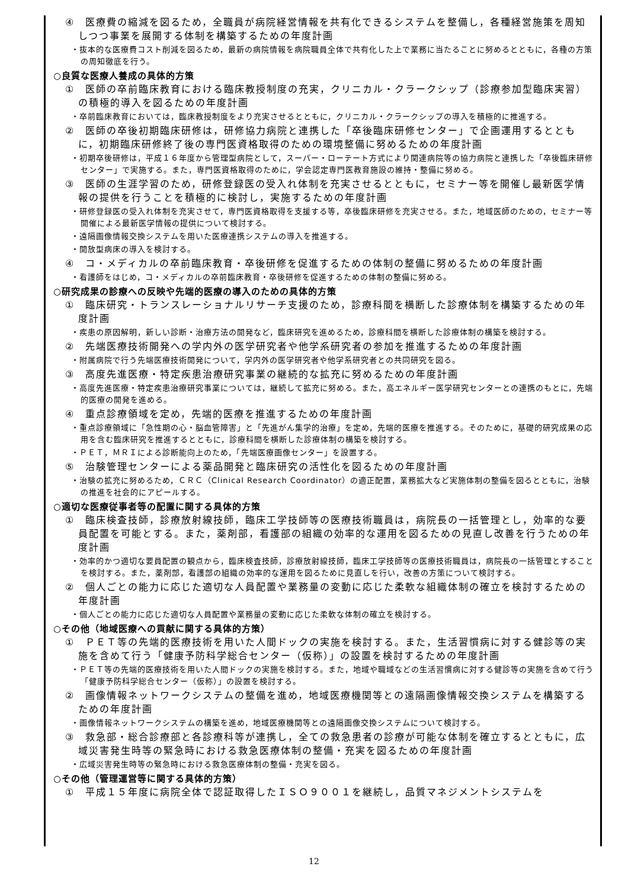④　医療費の縮減を図るため，全職員が病院経営情報を共有化できるシステムを整備し，各種経営施策を周知しつつ事業を展開する体制を構築するための年度計画
・抜本的な医療費コスト削減を図るため，最新の病院情報を病院職員全体で共有化した上で業務に当たることに努めるとともに，各種の方策の周知徹底を行う。
○良質な医療人養成の具体的方策
①　医師の卒前臨床教育における臨床教授制度の充実，クリニカル・クラークシップ（診療参加型臨床実習）の積極的導入を図るための年度計画
・卒前臨床教育においては，臨床教授制度をより充実させるとともに，クリニカル・クラークシップの導入を積極的に推進する。
②　医師の卒後初期臨床研修は，研修協力病院と連携した「卒後臨床研修センター」で企画運用するとともに，初期臨床研修終了後の専門医資格取得のための環境整備に努めるための年度計画
・初期卒後研修は，平成１６年度から管理型病院として，スーパー・ローテート方式により関連病院等の協力病院と連携した「卒後臨床研修センター」で実施する。また，専門医資格取得のために，学会認定専門医教育施設の維持・整備に努める。
③　医師の生涯学習のため，研修登録医の受入れ体制を充実させるとともに，セミナー等を開催し最新医学情報の提供を行うことを積極的に検討し，実施するための年度計画
・研修登録医の受入れ体制を充実させて，専門医資格取得を支援する等，卒後臨床研修を充実させる。また，地域医師のための，セミナー等開催による最新医学情報の提供について検討する。
・遠隔画像情報交換システムを用いた医療連携システムの導入を推進する。
・開放型病床の導入を検討する。
④　コ・メディカルの卒前臨床教育・卒後研修を促進するための体制の整備に努めるための年度計画
・看護師をはじめ，コ・メディカルの卒前臨床教育・卒後研修を促進するための体制の整備に努める。
○研究成果の診療への反映や先端的医療の導入のための具体的方策
①　臨床研究・トランスレーショナルリサーチ支援のため，診療科間を横断した診療体制を構築するための年度計画
・疾患の原因解明，新しい診断・治療方法の開発など，臨床研究を進めるため，診療科間を横断した診療体制の構築を検討する。
②　先端医療技術開発への学内外の医学研究者や他学系研究者の参加を推進するための年度計画
・附属病院で行う先端医療技術開発について，学内外の医学研究者や他学系研究者との共同研究を図る。
③　高度先進医療・特定疾患治療研究事業の継続的な拡充に努めるための年度計画
・高度先進医療・特定疾患治療研究事業については，継続して拡充に努める。また，高エネルギー医学研究センターとの連携のもとに，先端的医療の開発を進める。
④　重点診療領域を定め，先端的医療を推進するための年度計画
・重点診療領域に「急性期の心・脳血管障害」と「先進がん集学的治療」を定め，先端的医療を推進する。そのために，基礎的研究成果の応用を含む臨床研究を推進するとともに，診療科間を横断した診療体制の構築を検討する。
・ＰＥＴ，ＭＲＩによる診断能向上のため，「先端医療画像センター」を設置する。
⑤　治験管理センターによる薬品開発と臨床研究の活性化を図るための年度計画
・治験の拡充に努めるため，ＣＲＣ（Clinical Research Coordinator）の適正配置，業務拡大など実施体制の整備を図るとともに，治験の推進を社会的にアピールする。
○適切な医療従事者等の配置に関する具体的方策
①　臨床検査技師，診療放射線技師，臨床工学技師等の医療技術職員は，病院長の一括管理とし，効率的な要員配置を可能とする。また，薬剤部，看護部の組織の効率的な運用を図るための見直し改善を行うための年度計画
・効率的かつ適切な要員配置の観点から，臨床検査技師，診療放射線技師，臨床工学技師等の医療技術職員は，病院長の一括管理とすることを検討する。また，薬剤部，看護部の組織の効率的な運用を図るために見直しを行い，改善の方策について検討する。
②　個人ごとの能力に応じた適切な人員配置や業務量の変動に応じた柔軟な組織体制の確立を検討するための年度計画
・個人ごとの能力に応じた適切な人員配置や業務量の変動に応じた柔軟な体制の確立を検討する。
○その他（地域医療への貢献に関する具体的方策）
①　ＰＥＴ等の先端的医療技術を用いた人間ドックの実施を検討する。また，生活習慣病に対する健診等の実施を含めて行う「健康予防科学総合センター（仮称）」の設置を検討するための年度計画
・ＰＥＴ等の先端的医療技術を用いた人間ドックの実施を検討する。また，地域や職域などの生活習慣病に対する健診等の実施を含めて行う「健康予防科学総合センター（仮称）」の設置を検討する。
②　画像情報ネットワークシステムの整備を進め，地域医療機関等との遠隔画像情報交換システムを構築するための年度計画
・画像情報ネットワークシステムの構築を進め，地域医療機関等との遠隔画像交換システムについて検討する。
③　救急部・総合診療部と各診療科等が連携し，全ての救急患者の診療が可能な体制を確立するとともに，広域災害発生時等の緊急時における救急医療体制の整備・充実を図るための年度計画
・広域災害発生時等の緊急時における救急医療体制の整備・充実を図る。
○その他（管理運営等に関する具体的方策）
①　平成１５年度に病院全体で認証取得したＩＳＯ９００１を継続し，品質マネジメントシステムを
12